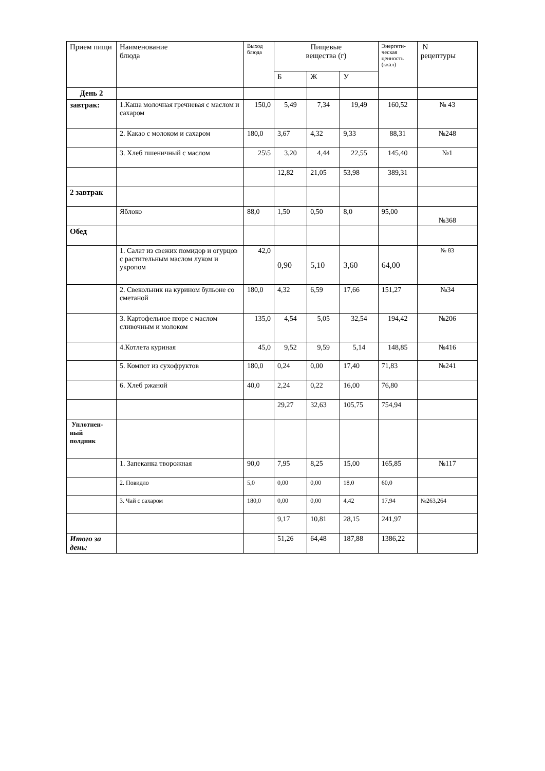| Прием пищи | Наименование блюда | Выход блюда | Пищевые вещества (г) | | | Энергети- ческая ценность (ккал) | N рецептуры |
| --- | --- | --- | --- | --- | --- | --- | --- |
| | | | Б | Ж | У | | |
| День 2 | | | | | | | |
| завтрак: | 1.Каша молочная гречневая с маслом и сахаром | 150,0 | 5,49 | 7,34 | 19,49 | 160,52 | № 43 |
| | 2. Какао с молоком и сахаром | 180,0 | 3,67 | 4,32 | 9,33 | 88,31 | №248 |
| | 3. Хлеб пшеничный с маслом | 25\5 | 3,20 | 4,44 | 22,55 | 145,40 | №1 |
| | | | 12,82 | 21,05 | 53,98 | 389,31 | |
| 2 завтрак | | | | | | | |
| | Яблоко | 88,0 | 1,50 | 0,50 | 8,0 | 95,00 | №368 |
| Обед | | | | | | | |
| | 1. Салат из свежих помидор и огурцов с растительным маслом луком и укропом | 42,0 | 0,90 | 5,10 | 3,60 | 64,00 | № 83 |
| | 2. Свекольник на курином бульоне со сметаной | 180,0 | 4,32 | 6,59 | 17,66 | 151,27 | №34 |
| | 3. Картофельное пюре с маслом сливочным и молоком | 135,0 | 4,54 | 5,05 | 32,54 | 194,42 | №206 |
| | 4.Котлета куриная | 45,0 | 9,52 | 9,59 | 5,14 | 148,85 | №416 |
| | 5. Компот из сухофруктов | 180,0 | 0,24 | 0,00 | 17,40 | 71,83 | №241 |
| | 6. Хлеб ржаной | 40,0 | 2,24 | 0,22 | 16,00 | 76,80 | |
| | | | 29,27 | 32,63 | 105,75 | 754,94 | |
| Уплотнен- ный полдник | | | | | | | |
| | 1. Запеканка творожная | 90,0 | 7,95 | 8,25 | 15,00 | 165,85 | №117 |
| | 2. Повидло | 5,0 | 0,00 | 0,00 | 18,0 | 60,0 | |
| | 3. Чай с сахаром | 180,0 | 0,00 | 0,00 | 4,42 | 17,94 | №263,264 |
| | | | 9,17 | 10,81 | 28,15 | 241,97 | |
| Итого за день: | | | 51,26 | 64,48 | 187,88 | 1386,22 | |